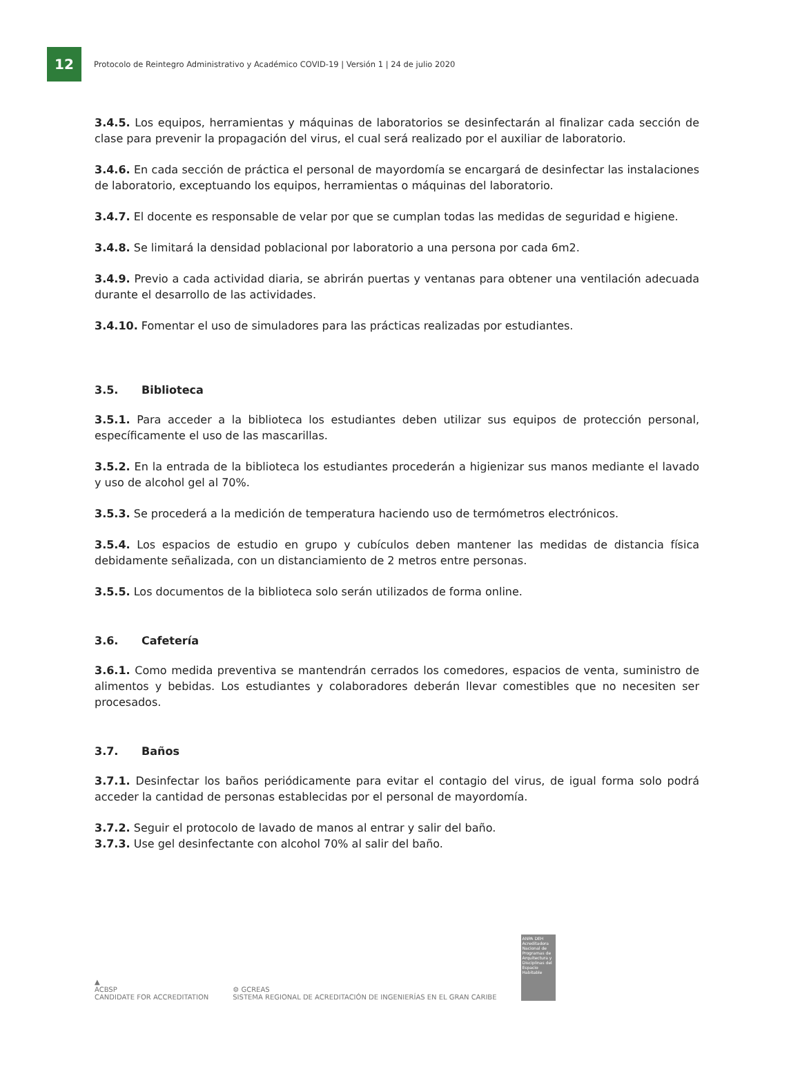12
Protocolo de Reintegro Administrativo y Académico COVID-19 | Versión 1 | 24 de julio 2020
3.4.5. Los equipos, herramientas y máquinas de laboratorios se desinfectarán al finalizar cada sección de clase para prevenir la propagación del virus, el cual será realizado por el auxiliar de laboratorio.
3.4.6. En cada sección de práctica el personal de mayordomía se encargará de desinfectar las instalaciones de laboratorio, exceptuando los equipos, herramientas o máquinas del laboratorio.
3.4.7. El docente es responsable de velar por que se cumplan todas las medidas de seguridad e higiene.
3.4.8. Se limitará la densidad poblacional por laboratorio a una persona por cada 6m2.
3.4.9. Previo a cada actividad diaria, se abrirán puertas y ventanas para obtener una ventilación adecuada durante el desarrollo de las actividades.
3.4.10. Fomentar el uso de simuladores para las prácticas realizadas por estudiantes.
3.5. Biblioteca
3.5.1. Para acceder a la biblioteca los estudiantes deben utilizar sus equipos de protección personal, específicamente el uso de las mascarillas.
3.5.2. En la entrada de la biblioteca los estudiantes procederán a higienizar sus manos mediante el lavado y uso de alcohol gel al 70%.
3.5.3. Se procederá a la medición de temperatura haciendo uso de termómetros electrónicos.
3.5.4. Los espacios de estudio en grupo y cubículos deben mantener las medidas de distancia física debidamente señalizada, con un distanciamiento de 2 metros entre personas.
3.5.5. Los documentos de la biblioteca solo serán utilizados de forma online.
3.6. Cafetería
3.6.1. Como medida preventiva se mantendrán cerrados los comedores, espacios de venta, suministro de alimentos y bebidas. Los estudiantes y colaboradores deberán llevar comestibles que no necesiten ser procesados.
3.7. Baños
3.7.1. Desinfectar los baños periódicamente para evitar el contagio del virus, de igual forma solo podrá acceder la cantidad de personas establecidas por el personal de mayordomía.
3.7.2. Seguir el protocolo de lavado de manos al entrar y salir del baño.
3.7.3. Use gel desinfectante con alcohol 70% al salir del baño.
▲
ACBSP
CANDIDATE FOR ACCREDITATION
⚙ GCREAS
SISTEMA REGIONAL DE ACREDITACIÓN DE INGENIERÍAS EN EL GRAN CARIBE
ANPA DEH
Acreditadora Nacional de Programas de Arquitectura y Disciplinas del Espacio Habitable